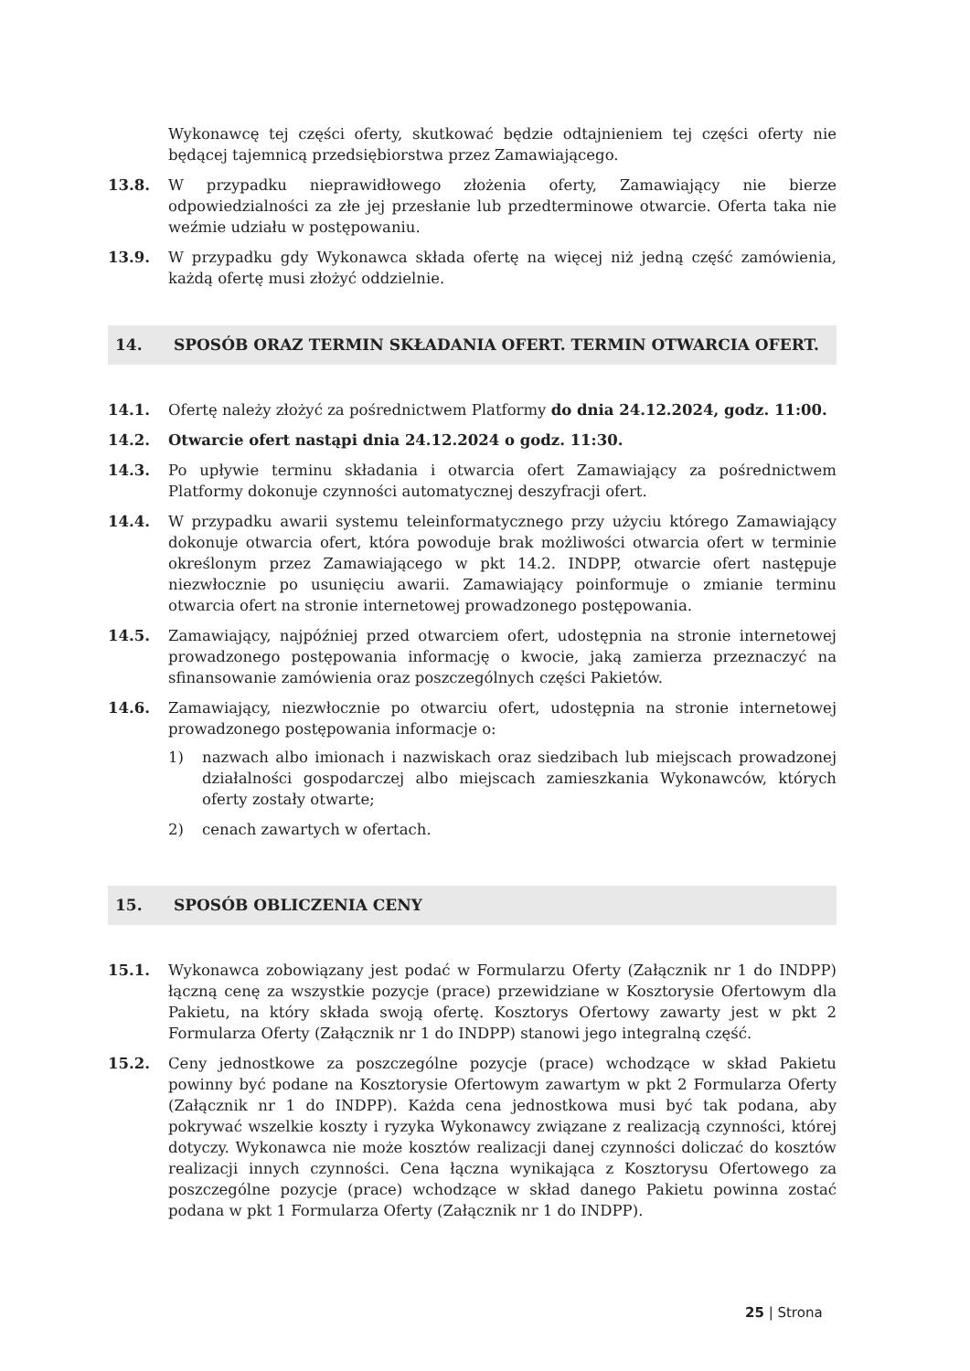Wykonawcę tej części oferty, skutkować będzie odtajnieniem tej części oferty nie będącej tajemnicą przedsiębiorstwa przez Zamawiającego.
13.8. W przypadku nieprawidłowego złożenia oferty, Zamawiający nie bierze odpowiedzialności za złe jej przesłanie lub przedterminowe otwarcie. Oferta taka nie weźmie udziału w postępowaniu.
13.9. W przypadku gdy Wykonawca składa ofertę na więcej niż jedną część zamówienia, każdą ofertę musi złożyć oddzielnie.
14. SPOSÓB ORAZ TERMIN SKŁADANIA OFERT. TERMIN OTWARCIA OFERT.
14.1. Ofertę należy złożyć za pośrednictwem Platformy do dnia 24.12.2024, godz. 11:00.
14.2. Otwarcie ofert nastąpi dnia 24.12.2024 o godz. 11:30.
14.3. Po upływie terminu składania i otwarcia ofert Zamawiający za pośrednictwem Platformy dokonuje czynności automatycznej deszyfracji ofert.
14.4. W przypadku awarii systemu teleinformatycznego przy użyciu którego Zamawiający dokonuje otwarcia ofert, która powoduje brak możliwości otwarcia ofert w terminie określonym przez Zamawiającego w pkt 14.2. INDPP, otwarcie ofert następuje niezwłocznie po usunięciu awarii. Zamawiający poinformuje o zmianie terminu otwarcia ofert na stronie internetowej prowadzonego postępowania.
14.5. Zamawiający, najpóźniej przed otwarciem ofert, udostępnia na stronie internetowej prowadzonego postępowania informację o kwocie, jaką zamierza przeznaczyć na sfinansowanie zamówienia oraz poszczególnych części Pakietów.
14.6. Zamawiający, niezwłocznie po otwarciu ofert, udostępnia na stronie internetowej prowadzonego postępowania informacje o:
1) nazwach albo imionach i nazwiskach oraz siedzibach lub miejscach prowadzonej działalności gospodarczej albo miejscach zamieszkania Wykonawców, których oferty zostały otwarte;
2) cenach zawartych w ofertach.
15. SPOSÓB OBLICZENIA CENY
15.1. Wykonawca zobowiązany jest podać w Formularzu Oferty (Załącznik nr 1 do INDPP) łączną cenę za wszystkie pozycje (prace) przewidziane w Kosztorysie Ofertowym dla Pakietu, na który składa swoją ofertę. Kosztorys Ofertowy zawarty jest w pkt 2 Formularza Oferty (Załącznik nr 1 do INDPP) stanowi jego integralną część.
15.2. Ceny jednostkowe za poszczególne pozycje (prace) wchodzące w skład Pakietu powinny być podane na Kosztorysie Ofertowym zawartym w pkt 2 Formularza Oferty (Załącznik nr 1 do INDPP). Każda cena jednostkowa musi być tak podana, aby pokrywać wszelkie koszty i ryzyka Wykonawcy związane z realizacją czynności, której dotyczy. Wykonawca nie może kosztów realizacji danej czynności doliczać do kosztów realizacji innych czynności. Cena łączna wynikająca z Kosztorysu Ofertowego za poszczególne pozycje (prace) wchodzące w skład danego Pakietu powinna zostać podana w pkt 1 Formularza Oferty (Załącznik nr 1 do INDPP).
25 | Strona